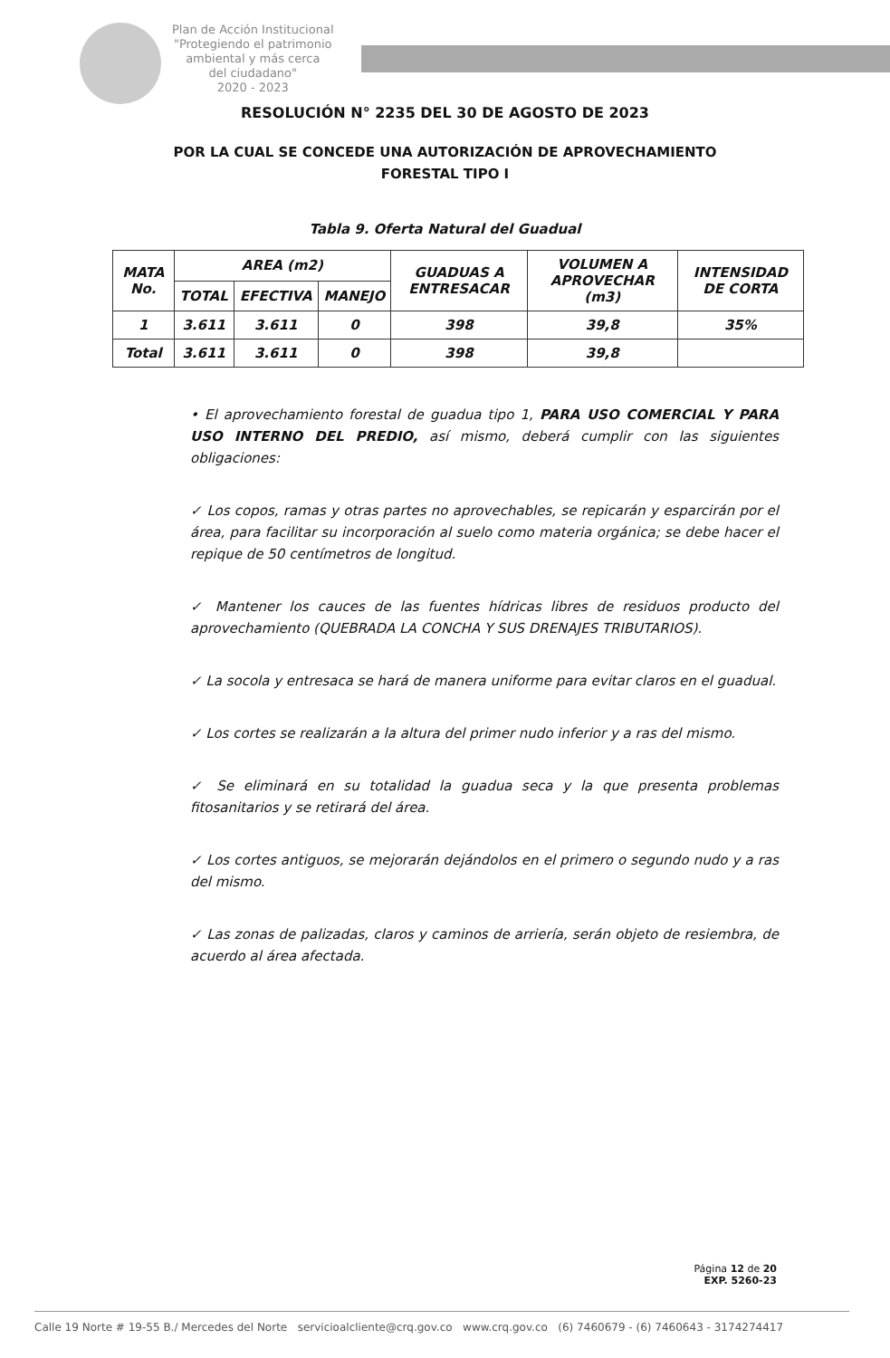Plan de Acción Institucional
"Protegiendo el patrimonio
ambiental y más cerca
del ciudadano"
2020 - 2023
RESOLUCIÓN N° 2235 DEL 30 DE AGOSTO DE 2023
POR LA CUAL SE CONCEDE UNA AUTORIZACIÓN DE APROVECHAMIENTO
FORESTAL TIPO I
Tabla 9. Oferta Natural del Guadual
| MATA No. | AREA (m2) | | | GUADUAS A ENTRESACAR | VOLUMEN A APROVECHAR (m3) | INTENSIDAD DE CORTA |
| --- | --- | --- | --- | --- | --- | --- |
| | TOTAL | EFECTIVA | MANEJO | | | |
| 1 | 3.611 | 3.611 | 0 | 398 | 39,8 | 35% |
| Total | 3.611 | 3.611 | 0 | 398 | 39,8 | |
• El aprovechamiento forestal de guadua tipo 1, PARA USO COMERCIAL Y PARA USO INTERNO DEL PREDIO, así mismo, deberá cumplir con las siguientes obligaciones:
✓ Los copos, ramas y otras partes no aprovechables, se repicarán y esparcirán por el área, para facilitar su incorporación al suelo como materia orgánica; se debe hacer el repique de 50 centímetros de longitud.
✓ Mantener los cauces de las fuentes hídricas libres de residuos producto del aprovechamiento (QUEBRADA LA CONCHA Y SUS DRENAJES TRIBUTARIOS).
✓ La socola y entresaca se hará de manera uniforme para evitar claros en el guadual.
✓ Los cortes se realizarán a la altura del primer nudo inferior y a ras del mismo.
✓ Se eliminará en su totalidad la guadua seca y la que presenta problemas fitosanitarios y se retirará del área.
✓ Los cortes antiguos, se mejorarán dejándolos en el primero o segundo nudo y a ras del mismo.
✓ Las zonas de palizadas, claros y caminos de arriería, serán objeto de resiembra, de acuerdo al área afectada.
Página 12 de 20
EXP. 5260-23
Calle 19 Norte # 19-55 B./ Mercedes del Norte servicioalcliente@crq.gov.co www.crq.gov.co (6) 7460679 - (6) 7460643 - 3174274417